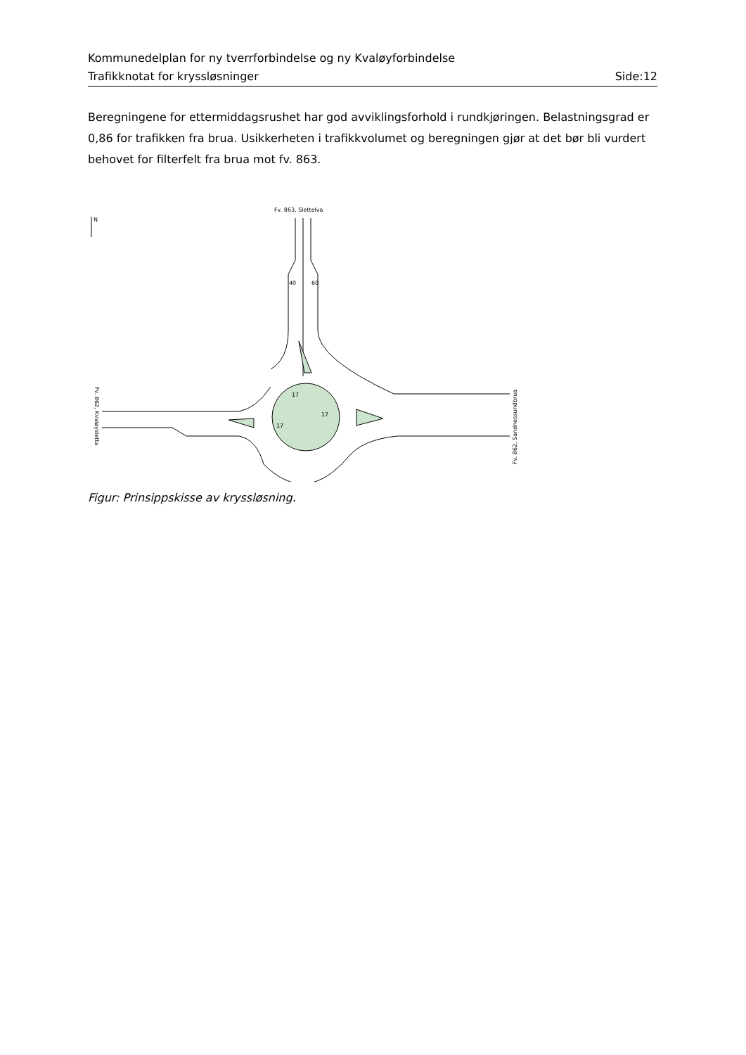Kommunedelplan for ny tverrforbindelse og ny Kvaløyforbindelse
Trafikknotat for kryssløsninger Side:12
Beregningene for ettermiddagsrushet har god avviklingsforhold i rundkjøringen. Belastningsgrad er 0,86 for trafikken fra brua. Usikkerheten i trafikkvolumet og beregningen gjør at det bør bli vurdert behovet for filterfelt fra brua mot fv. 863.
Fv. 863, Slettelva
N
17
17
17
Fv. 862, Kvaløysletta
Fv. 862, Sandnessundbrua
40
60
Figur: Prinsippskisse av kryssløsning.